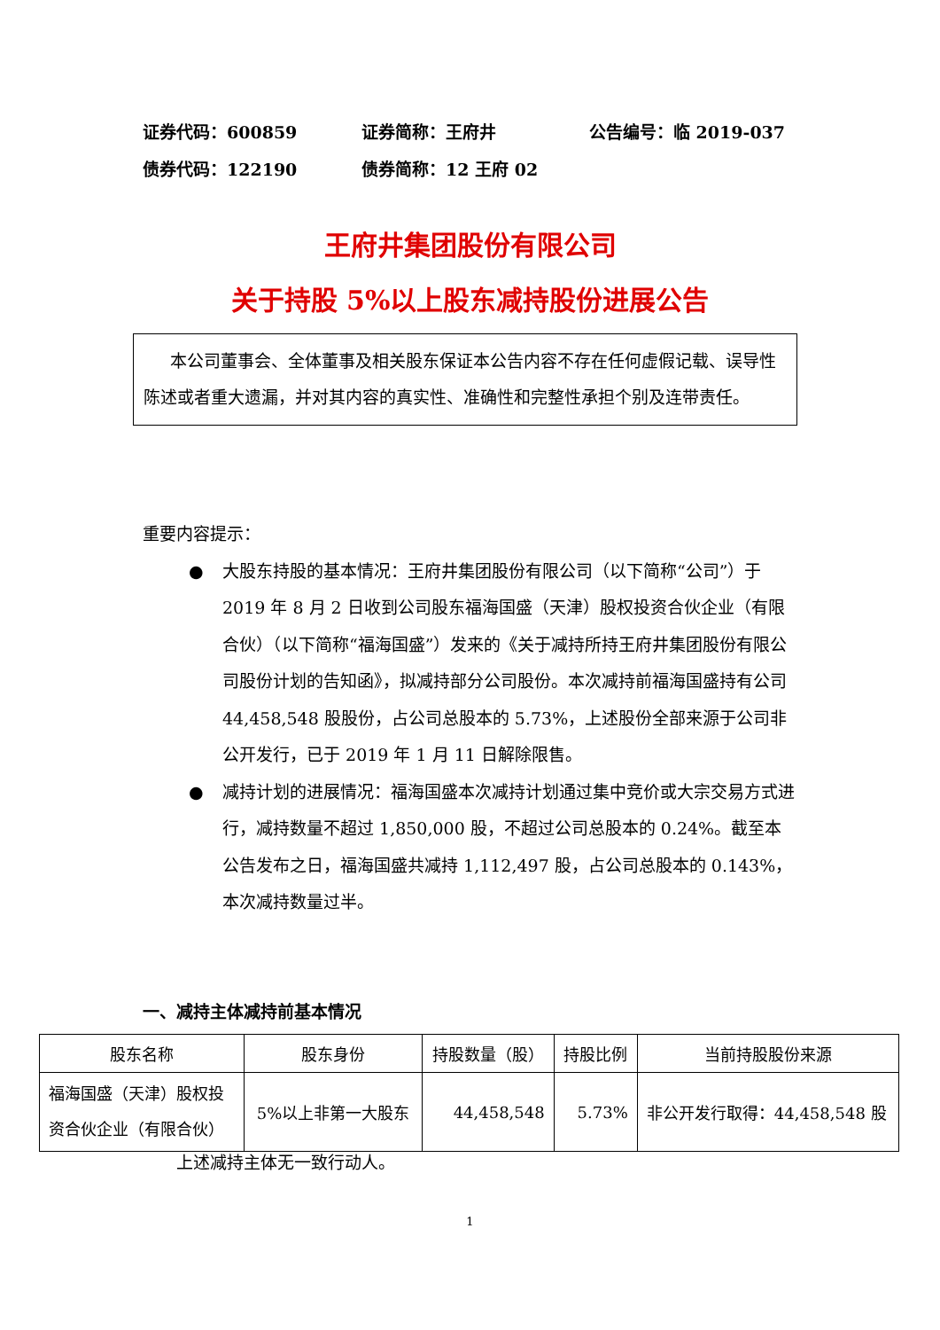证券代码：600859 证券简称：王府井 公告编号：临 2019-037
债券代码：122190 债券简称：12 王府 02
王府井集团股份有限公司
关于持股 5%以上股东减持股份进展公告
本公司董事会、全体董事及相关股东保证本公告内容不存在任何虚假记载、误导性陈述或者重大遗漏，并对其内容的真实性、准确性和完整性承担个别及连带责任。
重要内容提示：
● 大股东持股的基本情况：王府井集团股份有限公司（以下简称“公司”）于 2019 年 8 月 2 日收到公司股东福海国盛（天津）股权投资合伙企业（有限合伙）（以下简称“福海国盛”）发来的《关于减持所持王府井集团股份有限公司股份计划的告知函》，拟减持部分公司股份。本次减持前福海国盛持有公司 44,458,548 股股份，占公司总股本的 5.73%，上述股份全部来源于公司非公开发行，已于 2019 年 1 月 11 日解除限售。
● 减持计划的进展情况：福海国盛本次减持计划通过集中竞价或大宗交易方式进行，减持数量不超过 1,850,000 股，不超过公司总股本的 0.24%。截至本公告发布之日，福海国盛共减持 1,112,497 股，占公司总股本的 0.143%，本次减持数量过半。
一、减持主体减持前基本情况
| 股东名称 | 股东身份 | 持股数量（股） | 持股比例 | 当前持股股份来源 |
| --- | --- | --- | --- | --- |
| 福海国盛（天津）股权投资合伙企业（有限合伙） | 5%以上非第一大股东 | 44,458,548 | 5.73% | 非公开发行取得：44,458,548 股 |
上述减持主体无一致行动人。
1